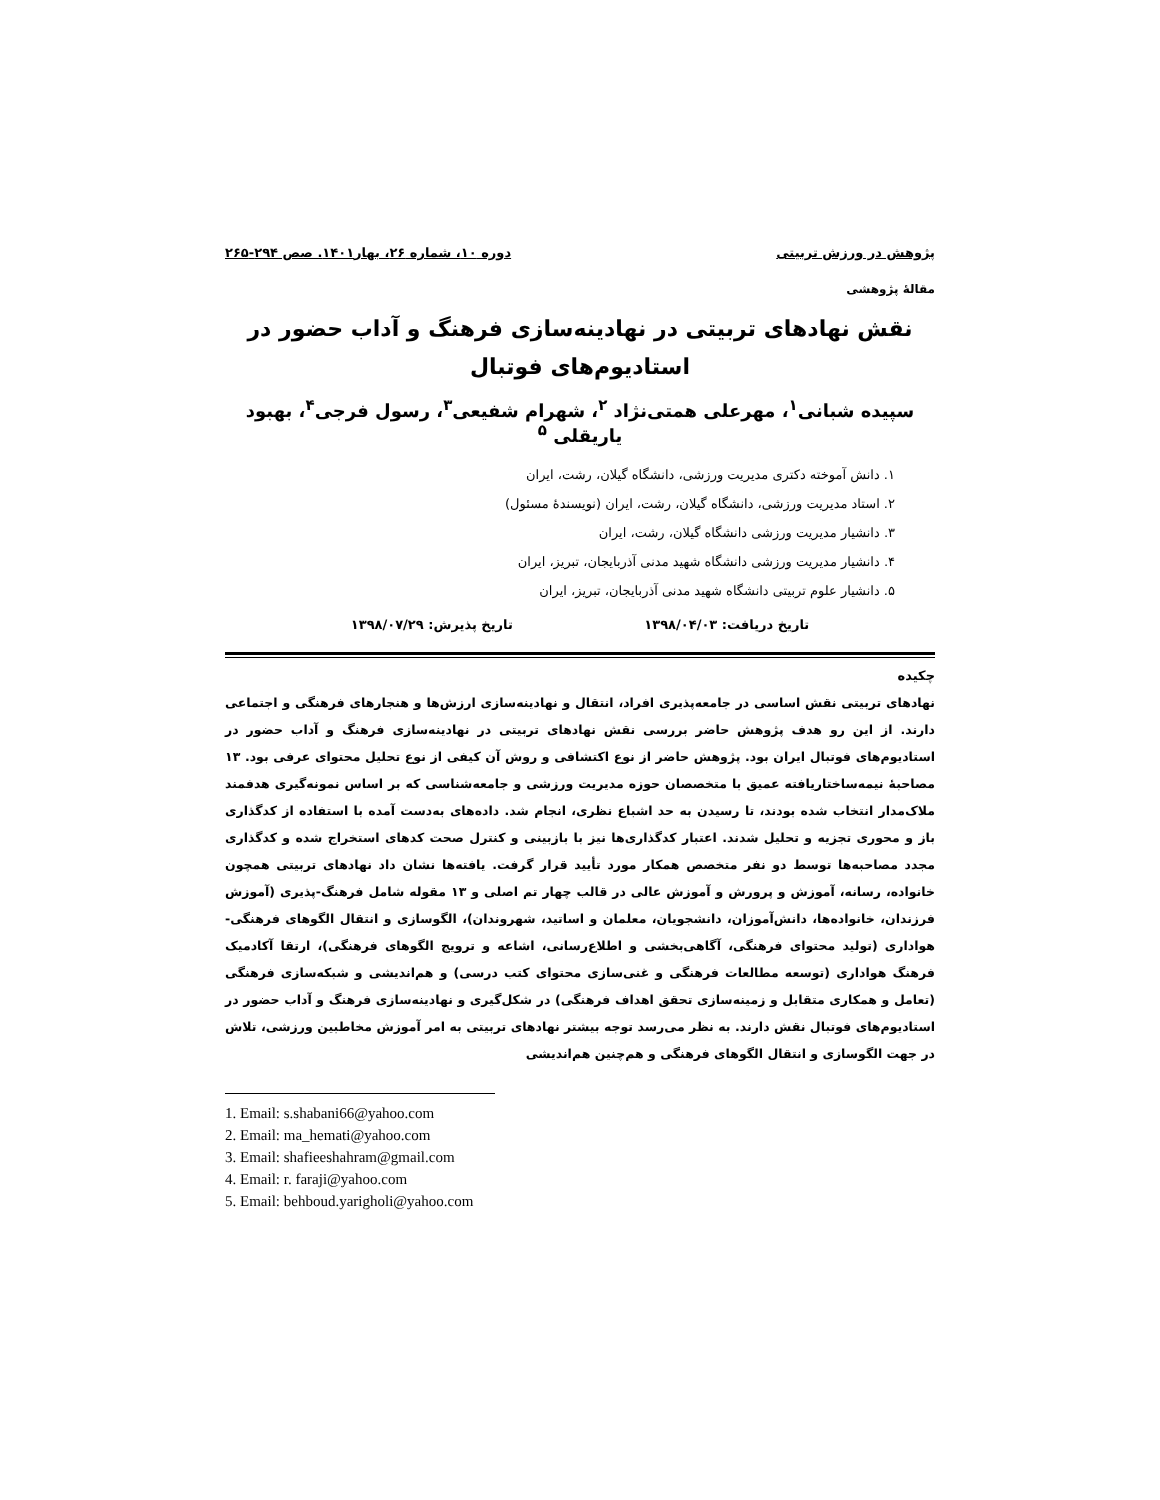پژوهش در ورزش تربیتی دوره ۱۰، شماره ۲۶، بهار۱۴۰۱. صص ۲۹۴-۲۶۵
مقالهٔ پژوهشی
نقش نهادهای تربیتی در نهادینه‌سازی فرهنگ و آداب حضور در استادیوم‌های فوتبال
سپیده شبانی<sup>۱</sup>، مهرعلی همتی‌نژاد <sup>۲</sup>، شهرام شفیعی<sup>۳</sup>، رسول فرجی<sup>۴</sup>، بهبود یاریقلی <sup>۵</sup>
۱. دانش آموخته دکتری مدیریت ورزشی، دانشگاه گیلان، رشت، ایران
۲. استاد مدیریت ورزشی، دانشگاه گیلان، رشت، ایران (نویسندهٔ مسئول)
۳. دانشیار مدیریت ورزشی دانشگاه گیلان، رشت، ایران
۴. دانشیار مدیریت ورزشی دانشگاه شهید مدنی آذربایجان، تبریز، ایران
۵. دانشیار علوم تربیتی دانشگاه شهید مدنی آذربایجان، تبریز، ایران
تاریخ دریافت: ۱۳۹۸/۰۴/۰۳ تاریخ پذیرش: ۱۳۹۸/۰۷/۲۹
چکیده
نهادهای تربیتی نقش اساسی در جامعه‌پذیری افراد، انتقال و نهادینه‌سازی ارزش‌ها و هنجارهای فرهنگی و اجتماعی دارند. از این رو هدف پژوهش حاضر بررسی نقش نهادهای تربیتی در نهادینه‌سازی فرهنگ و آداب حضور در استادیوم‌های فوتبال ایران بود. پژوهش حاضر از نوع اکتشافی و روش آن کیفی از نوع تحلیل محتوای عرفی بود. ۱۳ مصاحبهٔ نیمه‌ساختاریافته عمیق با متخصصان حوزه مدیریت ورزشی و جامعه‌شناسی که بر اساس نمونه‌گیری هدفمند ملاک‌مدار انتخاب شده بودند، تا رسیدن به حد اشباع نظری، انجام شد. داده‌های به‌دست آمده با استفاده از کدگذاری باز و محوری تجزیه و تحلیل شدند. اعتبار کدگذاری‌ها نیز با بازبینی و کنترل صحت کدهای استخراج شده و کدگذاری مجدد مصاحبه‌ها توسط دو نفر متخصص همکار مورد تأیید قرار گرفت. یافته‌ها نشان داد نهادهای تربیتی همچون خانواده، رسانه، آموزش و پرورش و آموزش عالی در قالب چهار تم اصلی و ۱۳ مقوله شامل فرهنگ-پذیری (آموزش فرزندان، خانواده‌ها، دانش‌آموزان، دانشجویان، معلمان و اساتید، شهروندان)، الگوسازی و انتقال الگوهای فرهنگی-هواداری (تولید محتوای فرهنگی، آگاهی‌بخشی و اطلاع‌رسانی، اشاعه و ترویج الگوهای فرهنگی)، ارتقا آکادمیک فرهنگ هواداری (توسعه مطالعات فرهنگی و غنی‌سازی محتوای کتب درسی) و هم‌اندیشی و شبکه‌سازی فرهنگی (تعامل و همکاری متقابل و زمینه‌سازی تحقق اهداف فرهنگی) در شکل‌گیری و نهادینه‌سازی فرهنگ و آداب حضور در استادیوم‌های فوتبال نقش دارند. به نظر می‌رسد توجه بیشتر نهادهای تربیتی به امر آموزش مخاطبین ورزشی، تلاش در جهت الگوسازی و انتقال الگوهای فرهنگی و هم‌چنین هم‌اندیشی
1. Email: s.shabani66@yahoo.com
2. Email: ma_hemati@yahoo.com
3. Email: shafieeshahram@gmail.com
4. Email: r. faraji@yahoo.com
5. Email: behboud.yarigholi@yahoo.com